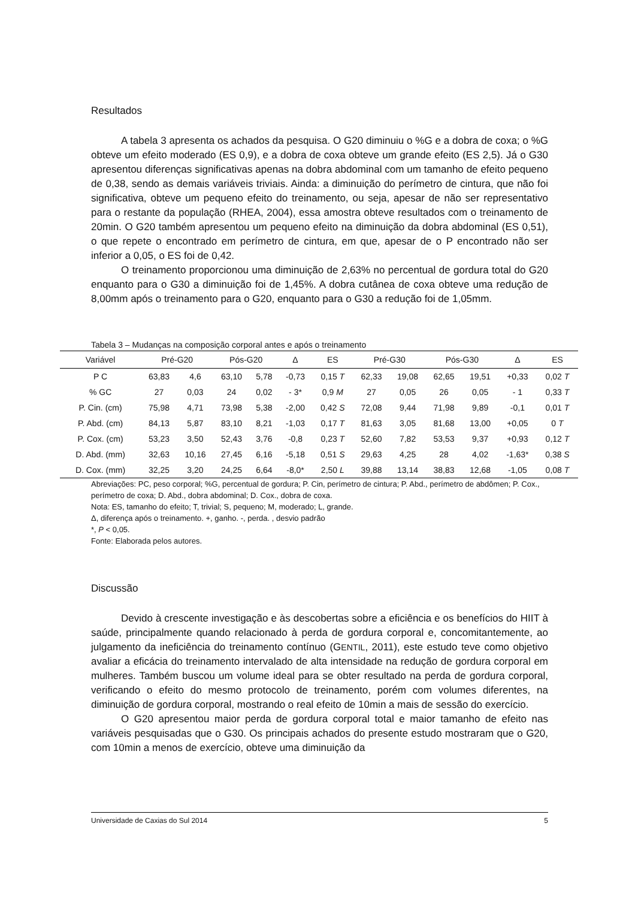Resultados
A tabela 3 apresenta os achados da pesquisa. O G20 diminuiu o %G e a dobra de coxa; o %G obteve um efeito moderado (ES 0,9), e a dobra de coxa obteve um grande efeito (ES 2,5). Já o G30 apresentou diferenças significativas apenas na dobra abdominal com um tamanho de efeito pequeno de 0,38, sendo as demais variáveis triviais. Ainda: a diminuição do perímetro de cintura, que não foi significativa, obteve um pequeno efeito do treinamento, ou seja, apesar de não ser representativo para o restante da população (RHEA, 2004), essa amostra obteve resultados com o treinamento de 20min. O G20 também apresentou um pequeno efeito na diminuição da dobra abdominal (ES 0,51), o que repete o encontrado em perímetro de cintura, em que, apesar de o P encontrado não ser inferior a 0,05, o ES foi de 0,42.
O treinamento proporcionou uma diminuição de 2,63% no percentual de gordura total do G20 enquanto para o G30 a diminuição foi de 1,45%. A dobra cutânea de coxa obteve uma redução de 8,00mm após o treinamento para o G20, enquanto para o G30 a redução foi de 1,05mm.
Tabela 3 – Mudanças na composição corporal antes e após o treinamento
| Variável | Pré-G20 | | Pós-G20 | | Δ | ES | Pré-G30 | | Pós-G30 | | Δ | ES |
| --- | --- | --- | --- | --- | --- | --- | --- | --- | --- | --- | --- | --- |
| P C | 63,83 | 4,6 | 63,10 | 5,78 | -0,73 | 0,15 T | 62,33 | 19,08 | 62,65 | 19,51 | +0,33 | 0,02 T |
| % GC | 27 | 0,03 | 24 | 0,02 | - 3* | 0,9 M | 27 | 0,05 | 26 | 0,05 | - 1 | 0,33 T |
| P. Cin. (cm) | 75,98 | 4,71 | 73,98 | 5,38 | -2,00 | 0,42 S | 72,08 | 9,44 | 71,98 | 9,89 | -0,1 | 0,01 T |
| P. Abd. (cm) | 84,13 | 5,87 | 83,10 | 8,21 | -1,03 | 0,17 T | 81,63 | 3,05 | 81,68 | 13,00 | +0,05 | 0 T |
| P. Cox. (cm) | 53,23 | 3,50 | 52,43 | 3,76 | -0,8 | 0,23 T | 52,60 | 7,82 | 53,53 | 9,37 | +0,93 | 0,12 T |
| D. Abd. (mm) | 32,63 | 10,16 | 27,45 | 6,16 | -5,18 | 0,51 S | 29,63 | 4,25 | 28 | 4,02 | -1,63* | 0,38 S |
| D. Cox. (mm) | 32,25 | 3,20 | 24,25 | 6,64 | -8,0* | 2,50 L | 39,88 | 13,14 | 38,83 | 12,68 | -1,05 | 0,08 T |
Abreviações: PC, peso corporal; %G, percentual de gordura; P. Cin, perímetro de cintura; P. Abd., perímetro de abdômen; P. Cox., perímetro de coxa; D. Abd., dobra abdominal; D. Cox., dobra de coxa.
Nota: ES, tamanho do efeito; T, trivial; S, pequeno; M, moderado; L, grande.
Δ, diferença após o treinamento. +, ganho. -, perda. , desvio padrão
*, P < 0,05.
Fonte: Elaborada pelos autores.
Discussão
Devido à crescente investigação e às descobertas sobre a eficiência e os benefícios do HIIT à saúde, principalmente quando relacionado à perda de gordura corporal e, concomitantemente, ao julgamento da ineficiência do treinamento contínuo (GENTIL, 2011), este estudo teve como objetivo avaliar a eficácia do treinamento intervalado de alta intensidade na redução de gordura corporal em mulheres. Também buscou um volume ideal para se obter resultado na perda de gordura corporal, verificando o efeito do mesmo protocolo de treinamento, porém com volumes diferentes, na diminuição de gordura corporal, mostrando o real efeito de 10min a mais de sessão do exercício.
O G20 apresentou maior perda de gordura corporal total e maior tamanho de efeito nas variáveis pesquisadas que o G30. Os principais achados do presente estudo mostraram que o G20, com 10min a menos de exercício, obteve uma diminuição da
Universidade de Caxias do Sul 2014 5